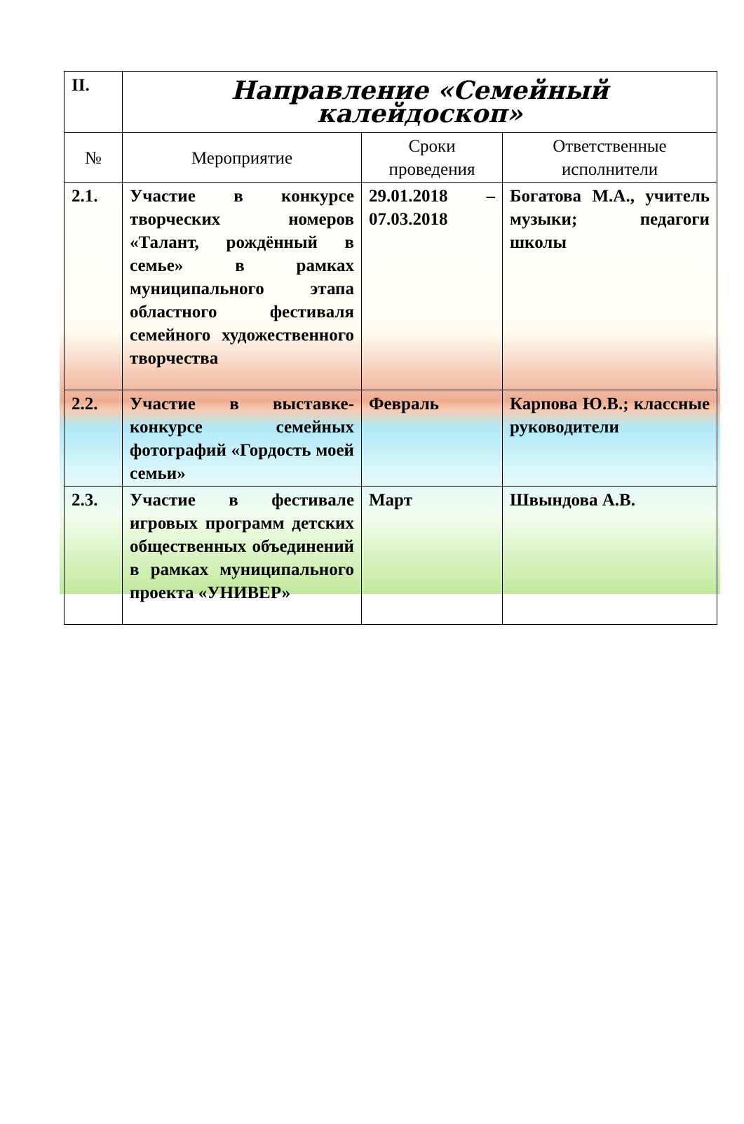| II. | Направление «Семейный калейдоскоп» | | |
| № | Мероприятие | Сроки проведения | Ответственные исполнители |
| 2.1. | Участие в конкурсе творческих номеров «Талант, рождённый в семье» в рамках муниципального этапа областного фестиваля семейного художественного творчества | 29.01.2018 – 07.03.2018 | Богатова М.А., учитель музыки; педагоги школы |
| 2.2. | Участие в выставке-конкурсе семейных фотографий «Гордость моей семьи» | Февраль | Карпова Ю.В.; классные руководители |
| 2.3. | Участие в фестивале игровых программ детских общественных объединений в рамках муниципального проекта «УНИВЕР» | Март | Швындова А.В. |